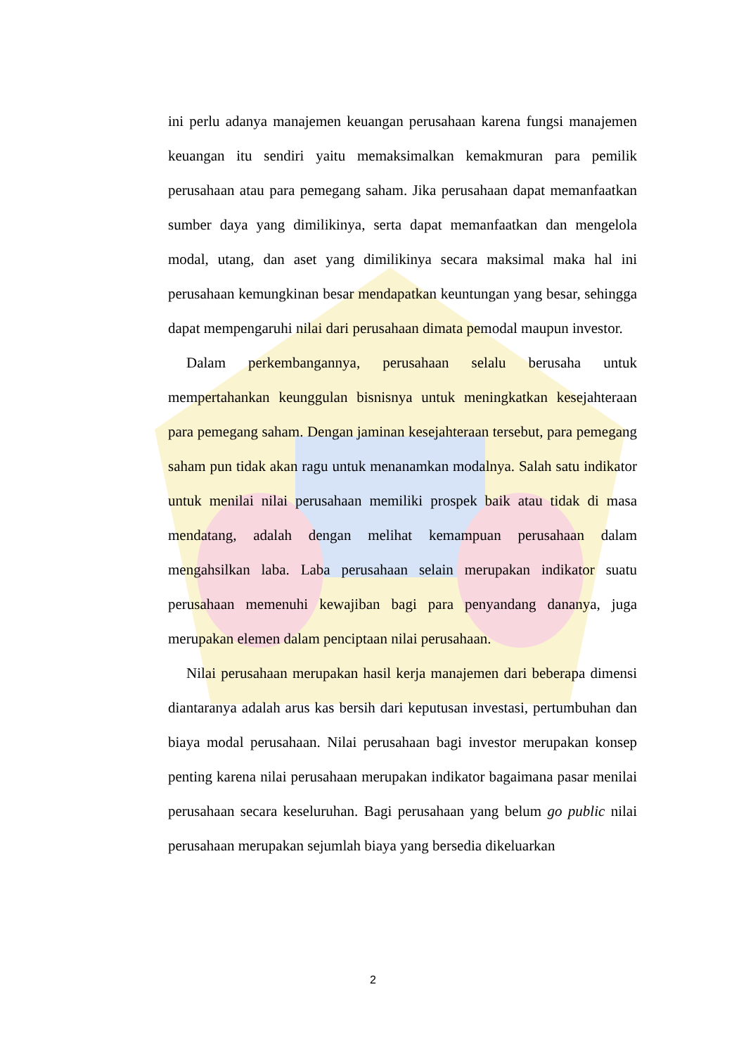ini perlu adanya manajemen keuangan perusahaan karena fungsi manajemen keuangan itu sendiri yaitu memaksimalkan kemakmuran para pemilik perusahaan atau para pemegang saham. Jika perusahaan dapat memanfaatkan sumber daya yang dimilikinya, serta dapat memanfaatkan dan mengelola modal, utang, dan aset yang dimilikinya secara maksimal maka hal ini perusahaan kemungkinan besar mendapatkan keuntungan yang besar, sehingga dapat mempengaruhi nilai dari perusahaan dimata pemodal maupun investor.
Dalam perkembangannya, perusahaan selalu berusaha untuk mempertahankan keunggulan bisnisnya untuk meningkatkan kesejahteraan para pemegang saham. Dengan jaminan kesejahteraan tersebut, para pemegang saham pun tidak akan ragu untuk menanamkan modalnya. Salah satu indikator untuk menilai nilai perusahaan memiliki prospek baik atau tidak di masa mendatang, adalah dengan melihat kemampuan perusahaan dalam mengahsilkan laba. Laba perusahaan selain merupakan indikator suatu perusahaan memenuhi kewajiban bagi para penyandang dananya, juga merupakan elemen dalam penciptaan nilai perusahaan.
Nilai perusahaan merupakan hasil kerja manajemen dari beberapa dimensi diantaranya adalah arus kas bersih dari keputusan investasi, pertumbuhan dan biaya modal perusahaan. Nilai perusahaan bagi investor merupakan konsep penting karena nilai perusahaan merupakan indikator bagaimana pasar menilai perusahaan secara keseluruhan. Bagi perusahaan yang belum go public nilai perusahaan merupakan sejumlah biaya yang bersedia dikeluarkan
2